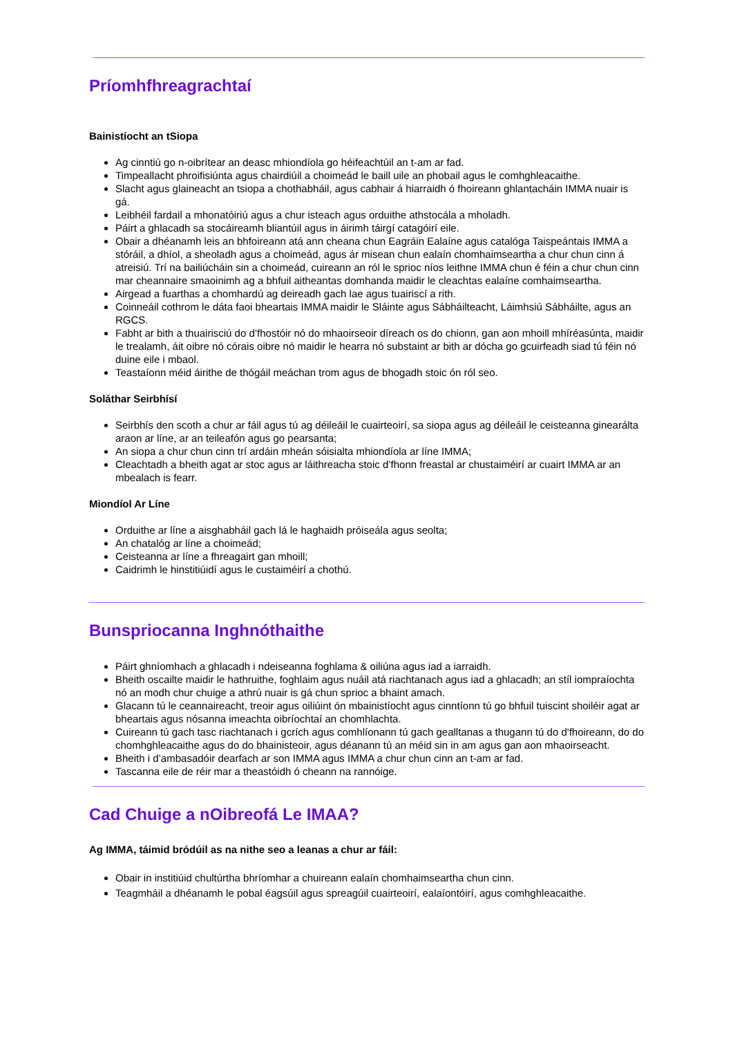Príomhfhreagrachtaí
Bainistíocht an tSiopa
Ag cinntiú go n-oibrítear an deasc mhiondíola go héifeachtúil an t-am ar fad.
Timpeallacht phroifisiúnta agus chairdiúil a choimeád le baill uile an phobail agus le comhghleacaithe.
Slacht agus glaineacht an tsiopa a chothabháil, agus cabhair á hiarraidh ó fhoireann ghlantacháin IMMA nuair is gá.
Leibhéil fardail a mhonatóiriú agus a chur isteach agus orduithe athstocála a mholadh.
Páirt a ghlacadh sa stocáireamh bliantúil agus in áirimh táirgí catagóirí eile.
Obair a dhéanamh leis an bhfoireann atá ann cheana chun Eagráin Ealaíne agus catalóga Taispeántais IMMA a stóráil, a dhíol, a sheoladh agus a choimeád, agus ár misean chun ealaín chomhaimseartha a chur chun cinn á atreisiú. Trí na bailiúcháin sin a choimeád, cuireann an ról le sprioc níos leithne IMMA chun é féin a chur chun cinn mar cheannaire smaoinimh ag a bhfuil aitheantas domhanda maidir le cleachtas ealaíne comhaimseartha.
Airgead a fuarthas a chomhardú ag deireadh gach lae agus tuairiscí a rith.
Coinneáil cothrom le dáta faoi bheartais IMMA maidir le Sláinte agus Sábháilteacht, Láimhsiú Sábháilte, agus an RGCS.
Fabht ar bith a thuairisciú do d’fhostóir nó do mhaoirseoir díreach os do chionn, gan aon mhoill mhíréasúnta, maidir le trealamh, áit oibre nó córais oibre nó maidir le hearra nó substaint ar bith ar dócha go gcuirfeadh siad tú féin nó duine eile i mbaol.
Teastaíonn méid áirithe de thógáil meáchan trom agus de bhogadh stoic ón ról seo.
Soláthar Seirbhísí
Seirbhís den scoth a chur ar fáil agus tú ag déileáil le cuairteoirí, sa siopa agus ag déileáil le ceisteanna ginearálta araon ar líne, ar an teileafón agus go pearsanta;
An siopa a chur chun cinn trí ardáin mheán sóisialta mhiondíola ar líne IMMA;
Cleachtadh a bheith agat ar stoc agus ar láithreacha stoic d’fhonn freastal ar chustaiméirí ar cuairt IMMA ar an mbealach is fearr.
Miondíol Ar Líne
Orduithe ar líne a aisghabháil gach lá le haghaidh próiseála agus seolta;
An chatalóg ar líne a choimeád;
Ceisteanna ar líne a fhreagairt gan mhoill;
Caidrimh le hinstitiúidí agus le custaiméirí a chothú.
Bunspriocanna Inghnóthaithe
Páirt ghníomhach a ghlacadh i ndeiseanna foghlama & oiliúna agus iad a iarraidh.
Bheith oscailte maidir le hathruithe, foghlaim agus nuáil atá riachtanach agus iad a ghlacadh; an stíl iompraíochta nó an modh chur chuige a athrú nuair is gá chun sprioc a bhaint amach.
Glacann tú le ceannaireacht, treoir agus oiliúint ón mbainistíocht agus cinntíonn tú go bhfuil tuiscint shoiléir agat ar bheartais agus nósanna imeachta oibríochtaí an chomhlachta.
Cuireann tú gach tasc riachtanach i gcrích agus comhlíonann tú gach gealltanas a thugann tú do d'fhoireann, do do chomhghleacaithe agus do do bhainisteoir, agus déanann tú an méid sin in am agus gan aon mhaoirseacht.
Bheith i d’ambasadóir dearfach ar son IMMA agus IMMA a chur chun cinn an t-am ar fad.
Tascanna eile de réir mar a theastóidh ó cheann na rannóige.
Cad Chuige a nOibreofá Le IMAA?
Ag IMMA, táimid bródúil as na nithe seo a leanas a chur ar fáil:
Obair in institiúid chultúrtha bhríomhar a chuireann ealaín chomhaimseartha chun cinn.
Teagmháil a dhéanamh le pobal éagsúil agus spreagúil cuairteoirí, ealaíontóirí, agus comhghleacaithe.